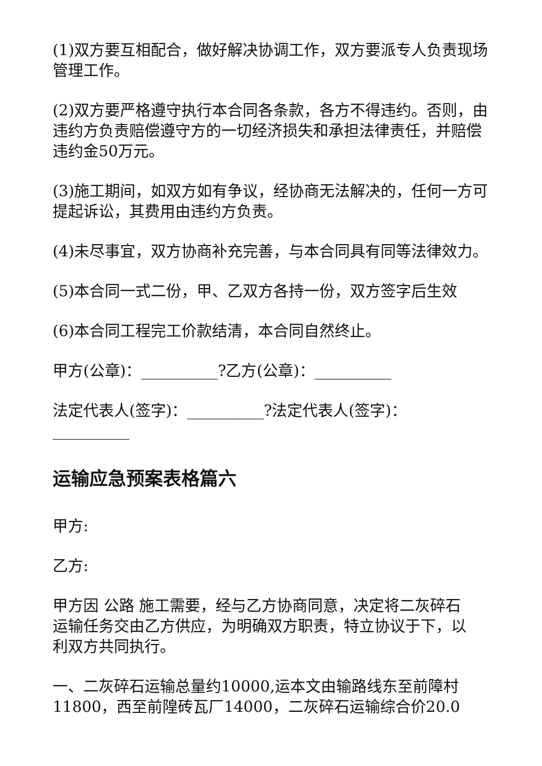(1)双方要互相配合，做好解决协调工作，双方要派专人负责现场管理工作。
(2)双方要严格遵守执行本合同各条款，各方不得违约。否则，由违约方负责赔偿遵守方的一切经济损失和承担法律责任，并赔偿违约金50万元。
(3)施工期间，如双方如有争议，经协商无法解决的，任何一方可提起诉讼，其费用由违约方负责。
(4)未尽事宜，双方协商补充完善，与本合同具有同等法律效力。
(5)本合同一式二份，甲、乙双方各持一份，双方签字后生效
(6)本合同工程完工价款结清，本合同自然终止。
甲方(公章)：__________?乙方(公章)：__________
法定代表人(签字)：__________?法定代表人(签字)：__________
运输应急预案表格篇六
甲方:
乙方:
甲方因 公路 施工需要，经与乙方协商同意，决定将二灰碎石运输任务交由乙方供应，为明确双方职责，特立协议于下，以利双方共同执行。
一、二灰碎石运输总量约10000,运本文由输路线东至前障村11800，西至前隍砖瓦厂14000，二灰碎石运输综合价20.0